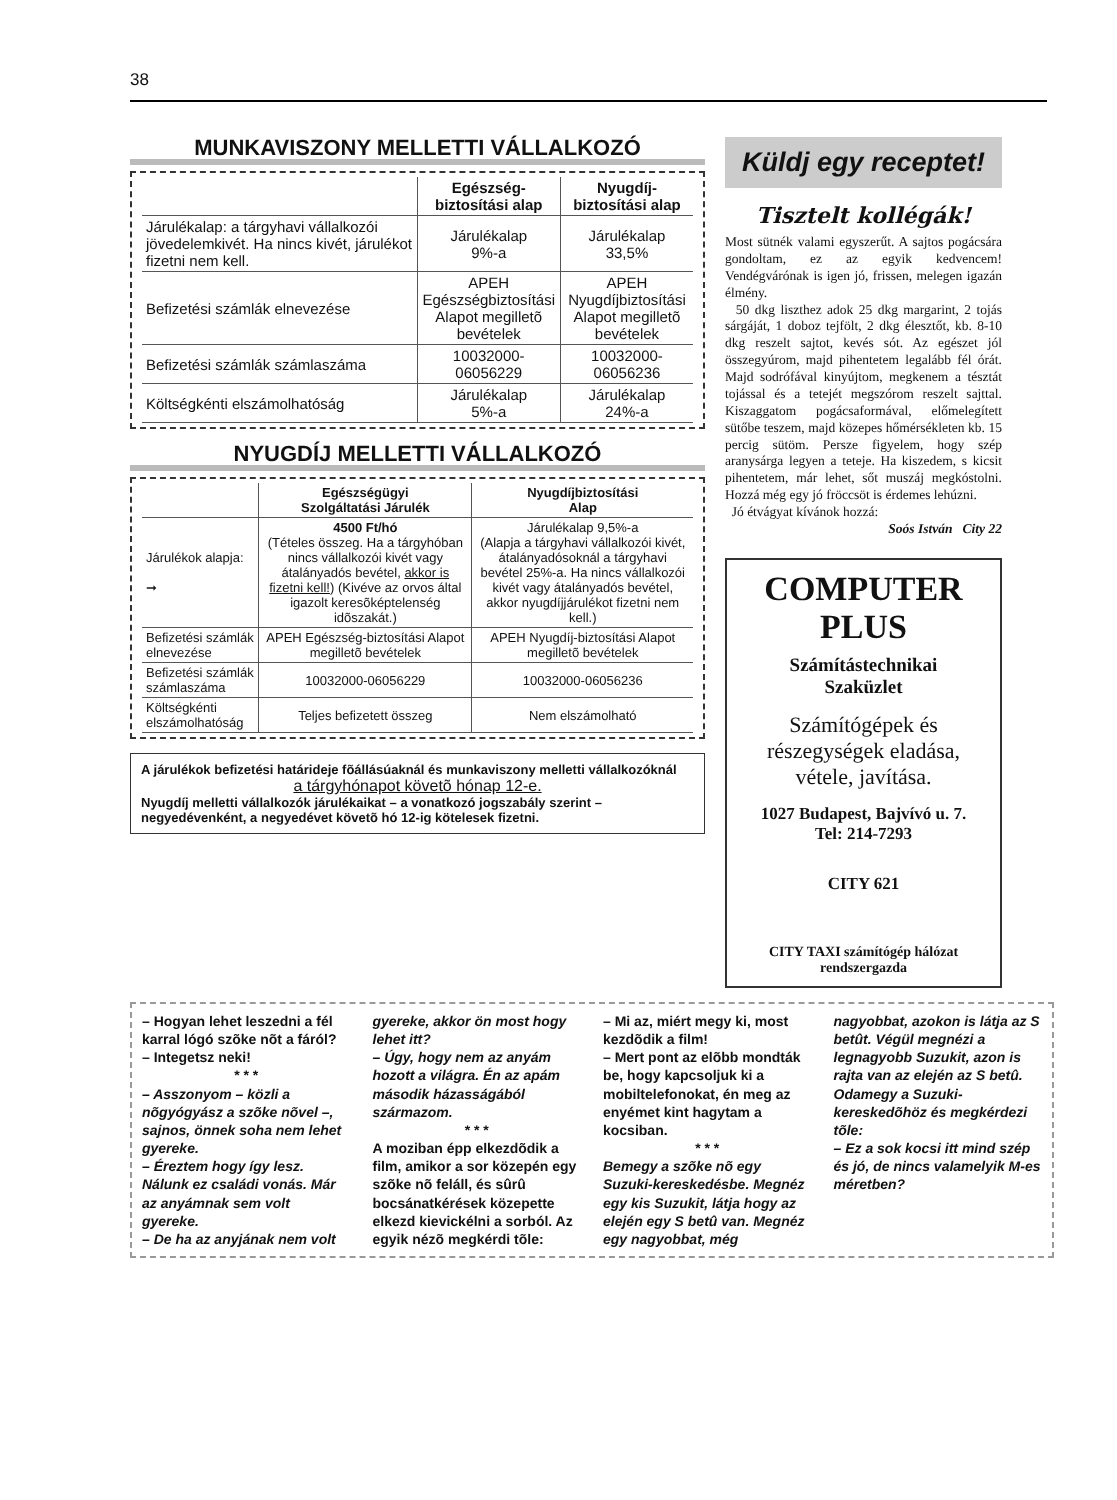38
MUNKAVISZONY MELLETTI VÁLLALKOZÓ
| | Egészség- biztosítási alap | Nyugdíj- biztosítási alap |
| --- | --- | --- |
| Járulékalap: a tárgyhavi vállalkozói jövedelemkivét. Ha nincs kivét, járulékot fizetni nem kell. | Járulékalap 9%-a | Járulékalap 33,5% |
| Befizetési számlák elnevezése | APEH Egészségbiztosítási Alapot megilletõ bevételek | APEH Nyugdíjbiztosítási Alapot megilletõ bevételek |
| Befizetési számlák számlaszáma | 10032000-06056229 | 10032000-06056236 |
| Költségkénti elszámolhatóság | Járulékalap 5%-a | Járulékalap 24%-a |
NYUGDÍJ MELLETTI VÁLLALKOZÓ
| | Egészségügyi Szolgáltatási Járulék | Nyugdíjbiztosítási Alap |
| --- | --- | --- |
| Járulékok alapja: ➞ | 4500 Ft/hó (Tételes összeg. Ha a tárgyhóban nincs vállalkozói kivét vagy átalányadós bevétel, akkor is fizetni kell! ) (Kivéve az orvos által igazolt keresõképtelenség idõszakát.) | Járulékalap 9,5%-a (Alapja a tárgyhavi vállalkozói kivét, átalányadósoknál a tárgyhavi bevétel 25%-a. Ha nincs vállalkozói kivét vagy átalányadós bevétel, akkor nyugdíjjárulékot fizetni nem kell.) |
| Befizetési számlák elnevezése | APEH Egészség-biztosítási Alapot megilletõ bevételek | APEH Nyugdíj-biztosítási Alapot megilletõ bevételek |
| Befizetési számlák számlaszáma | 10032000-06056229 | 10032000-06056236 |
| Költségkénti elszámolhatóság | Teljes befizetett összeg | Nem elszámolható |
A járulékok befizetési határideje fõállásúaknál és munkaviszony melletti vállalkozóknál
a tárgyhónapot követõ hónap 12-e.
Nyugdíj melletti vállalkozók járulékaikat – a vonatkozó jogszabály szerint – negyedévenként, a negyedévet követõ hó 12-ig kötelesek fizetni.
Küldj egy receptet!
Tisztelt kollégák!
Most sütnék valami egyszerűt. A sajtos pogácsára gondoltam, ez az egyik kedvencem! Vendégvárónak is igen jó, frissen, melegen igazán élmény.
50 dkg liszthez adok 25 dkg margarint, 2 tojás sárgáját, 1 doboz tejfölt, 2 dkg élesztőt, kb. 8-10 dkg reszelt sajtot, kevés sót. Az egészet jól összegyúrom, majd pihentetem legalább fél órát. Majd sodrófával kinyújtom, megkenem a tésztát tojással és a tetejét megszórom reszelt sajttal. Kiszaggatom pogácsaformával, előmelegített sütőbe teszem, majd közepes hőmérsékleten kb. 15 percig sütöm. Persze figyelem, hogy szép aranysárga legyen a teteje. Ha kiszedem, s kicsit pihentetem, már lehet, sőt muszáj megkóstolni. Hozzá még egy jó fröccsöt is érdemes lehúzni.
Jó étvágyat kívánok hozzá:
Soós István City 22
COMPUTER
PLUS
Számítástechnikai
Szaküzlet
Számítógépek és részegységek eladása, vétele, javítása.
1027 Budapest, Bajvívó u. 7.
Tel: 214-7293
CITY 621
CITY TAXI számítógép hálózat rendszergazda
– Hogyan lehet leszedni a fél karral lógó szõke nõt a fáról?
– Integetsz neki!
* * *
– Asszonyom – közli a nõgyógyász a szõke nõvel –, sajnos, önnek soha nem lehet gyereke.
– Éreztem hogy így lesz. Nálunk ez családi vonás. Már az anyámnak sem volt gyereke.
– De ha az anyjának nem volt gyereke, akkor ön most hogy lehet itt?
– Úgy, hogy nem az anyám hozott a világra. Én az apám második házasságából származom.
* * *
A moziban épp elkezdõdik a film, amikor a sor közepén egy szõke nõ feláll, és sûrû bocsánatkérések közepette elkezd kievickélni a sorból. Az egyik nézõ megkérdi tõle:
– Mi az, miért megy ki, most kezdõdik a film!
– Mert pont az elõbb mondták be, hogy kapcsoljuk ki a mobiltelefonokat, én meg az enyémet kint hagytam a kocsiban.
* * *
Bemegy a szõke nõ egy Suzuki-kereskedésbe. Megnéz egy kis Suzukit, látja hogy az elején egy S betû van. Megnéz egy nagyobbat, még nagyobbat, azokon is látja az S betût. Végül megnézi a legnagyobb Suzukit, azon is rajta van az elején az S betû. Odamegy a Suzuki-kereskedõhöz és megkérdezi tõle:
– Ez a sok kocsi itt mind szép és jó, de nincs valamelyik M-es méretben?